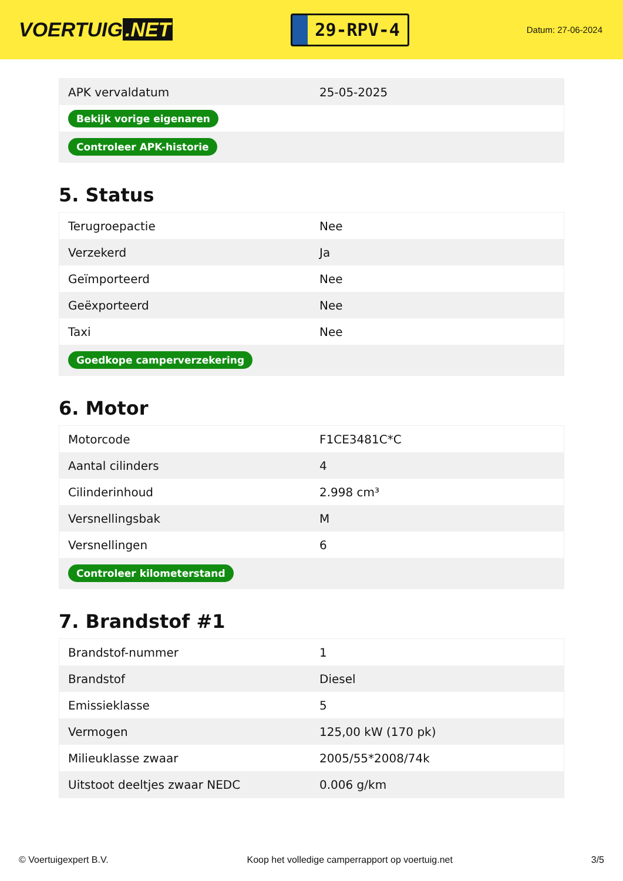VOERTUIG.NET
29-RPV-4
Datum: 27-06-2024
| APK vervaldatum | 25-05-2025 |
| Bekijk vorige eigenaren | |
| Controleer APK-historie | |
5. Status
| Terugroepactie | Nee |
| Verzekerd | Ja |
| Geïmporteerd | Nee |
| Geëxporteerd | Nee |
| Taxi | Nee |
| Goedkope camperverzekering | |
6. Motor
| Motorcode | F1CE3481C*C |
| Aantal cilinders | 4 |
| Cilinderinhoud | 2.998 cm³ |
| Versnellingsbak | M |
| Versnellingen | 6 |
| Controleer kilometerstand | |
7. Brandstof #1
| Brandstof-nummer | 1 |
| Brandstof | Diesel |
| Emissieklasse | 5 |
| Vermogen | 125,00 kW (170 pk) |
| Milieuklasse zwaar | 2005/55*2008/74k |
| Uitstoot deeltjes zwaar NEDC | 0.006 g/km |
© Voertuigexpert B.V. Koop het volledige camperrapport op voertuig.net 3/5